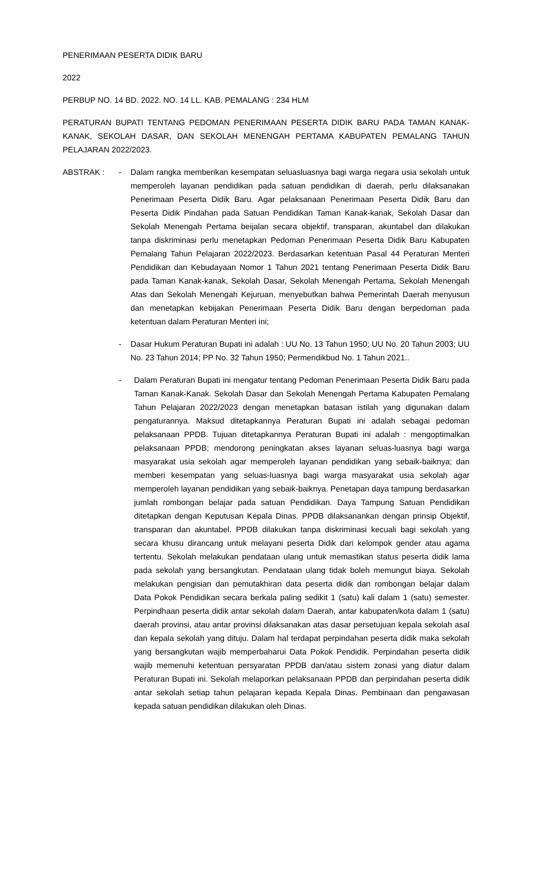PENERIMAAN PESERTA DIDIK BARU
2022
PERBUP NO. 14 BD. 2022. NO. 14 LL. KAB. PEMALANG : 234 HLM
PERATURAN BUPATI TENTANG PEDOMAN PENERIMAAN PESERTA DIDIK BARU PADA TAMAN KANAK-KANAK, SEKOLAH DASAR, DAN SEKOLAH MENENGAH PERTAMA KABUPATEN PEMALANG TAHUN PELAJARAN 2022/2023.
ABSTRAK : - Dalam rangka memberikan kesempatan seluasluasnya bagi warga negara usia sekolah untuk memperoleh layanan pendidikan pada satuan pendidikan di daerah, perlu dilaksanakan Penerimaan Peserta Didik Baru. Agar pelaksanaan Penerimaan Peserta Didik Baru dan Peserta Didik Pindahan pada Satuan Pendidikan Taman Kanak-kanak, Sekolah Dasar dan Sekolah Menengah Pertama beijalan secara objektif, transparan, akuntabel dan dilakukan tanpa diskriminasi perlu menetapkan Pedoman Penerimaan Peserta Didik Baru Kabupaten Pemalang Tahun Pelajaran 2022/2023. Berdasarkan ketentuan Pasal 44 Peraturan Menteri Pendidikan dan Kebudayaan Nomor 1 Tahun 2021 tentang Penerimaan Peserta Didik Baru pada Taman Kanak-kanak, Sekolah Dasar, Sekolah Menengah Pertama, Sekolah Menengah Atas dan Sekolah Menengah Kejuruan, menyebutkan bahwa Pemerintah Daerah menyusun dan menetapkan kebijakan Penerimaan Peserta Didik Baru dengan berpedoman pada ketentuan dalam Peraturan Menteri ini;
- Dasar Hukum Peraturan Bupati ini adalah : UU No. 13 Tahun 1950; UU No. 20 Tahun 2003; UU No. 23 Tahun 2014; PP No. 32 Tahun 1950; Permendikbud No. 1 Tahun 2021..
- Dalam Peraturan Bupati ini mengatur tentang Pedoman Penerimaan Peserta Didik Baru pada Taman Kanak-Kanak. Sekolah Dasar dan Sekolah Menengah Pertama Kabupaten Pemalang Tahun Pelajaran 2022/2023 dengan menetapkan batasan istilah yang digunakan dalam pengaturannya. Maksud ditetapkannya Peraturan Bupati ini adalah sebagai pedoman pelaksanaan PPDB. Tujuan ditetapkannya Peraturan Bupati ini adalah : mengoptimalkan pelaksanaan PPDB; mendorong peningkatan akses layanan seluas-luasnya bagi warga masyarakat usia sekolah agar memperoleh layanan pendidikan yang sebaik-baiknya; dan memberi kesempatan yang seluas-luasnya bagi warga masyarakat usia sekolah agar memperoleh layanan pendidikan yang sebaik-baiknya. Penetapan daya tampung berdasarkan jumlah rombongan belajar pada satuan Pendidikan. Daya Tampung Satuan Pendidikan ditetapkan dengan Keputusan Kepala Dinas. PPDB dilaksanankan dengan prinsip Objektif, transparan dan akuntabel. PPDB dilakukan tanpa diskriminasi kecuali bagi sekolah yang secara khusu dirancang untuk melayani peserta Didik dari kelompok gender atau agama tertentu. Sekolah melakukan pendataan ulang untuk memastikan status peserta didik lama pada sekolah yang bersangkutan. Pendataan ulang tidak boleh memungut biaya. Sekolah melakukan pengisian dan pemutakhiran data peserta didik dan rombongan belajar dalam Data Pokok Pendidikan secara berkala paling sedikit 1 (satu) kali dalam 1 (satu) semester. Perpindhaan peserta didik antar sekolah dalam Daerah, antar kabupaten/kota dalam 1 (satu) daerah provinsi, atau antar provinsi dilaksanakan atas dasar persetujuan kepala sekolah asal dan kepala sekolah yang dituju. Dalam hal terdapat perpindahan peserta didik maka sekolah yang bersangkutan wajib memperbaharui Data Pokok Pendidik. Perpindahan peserta didik wajib memenuhi ketentuan persyaratan PPDB dan/atau sistem zonasi yang diatur dalam Peraturan Bupati ini. Sekolah melaporkan pelaksanaan PPDB dan perpindahan peserta didik antar sekolah setiap tahun pelajaran kepada Kepala Dinas. Pembinaan dan pengawasan kepada satuan pendidikan dilakukan oleh Dinas.